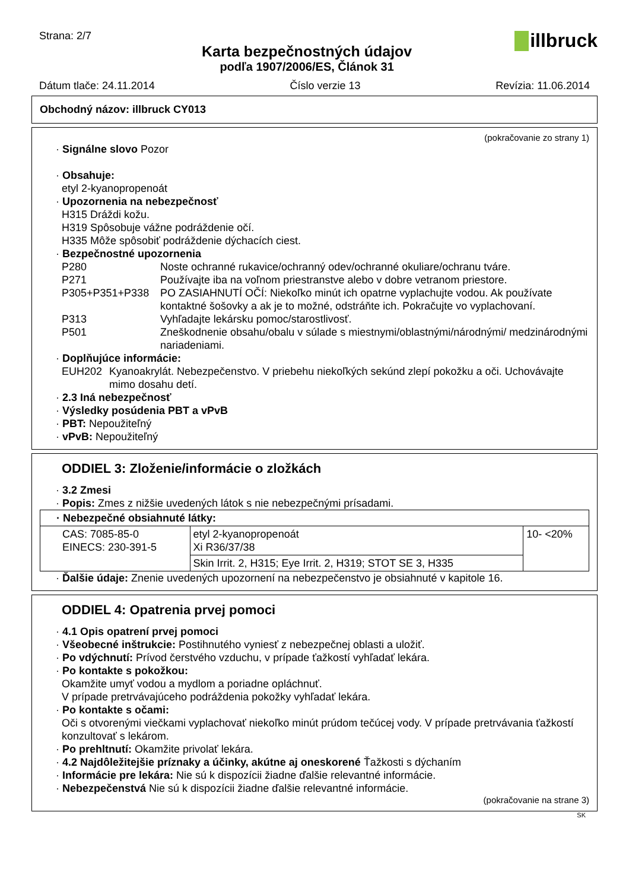Strana: 2/7
Karta bezpečnostných údajov
podľa 1907/2006/ES, Článok 31
illbruck
Dátum tlače: 24.11.2014 Číslo verzie 13 Revízia: 11.06.2014
Obchodný názov: illbruck CY013
(pokračovanie zo strany 1)
· Signálne slovo Pozor
· Obsahuje:
etyl 2-kyanopropenoát
· Upozornenia na nebezpečnosť
H315 Dráždi kožu.
H319 Spôsobuje vážne podráždenie očí.
H335 Môže spôsobiť podráždenie dýchacích ciest.
· Bezpečnostné upozornenia
P280 Noste ochranné rukavice/ochranný odev/ochranné okuliare/ochranu tváre.
P271 Používajte iba na voľnom priestranstve alebo v dobre vetranom priestore.
P305+P351+P338 PO ZASIAHNUTÍ OČÍ: Niekoľko minút ich opatrne vyplachujte vodou. Ak používate kontaktné šošovky a ak je to možné, odstráňte ich. Pokračujte vo vyplachovaní.
P313 Vyhľadajte lekársku pomoc/starostlivosť.
P501 Zneškodnenie obsahu/obalu v súlade s miestnymi/oblastnými/národnými/ medzinárodnými nariadeniami.
· Doplňujúce informácie:
EUH202 Kyanoakrylát. Nebezpečenstvo. V priebehu niekoľkých sekúnd zlepí pokožku a oči. Uchovávajte mimo dosahu detí.
· 2.3 Iná nebezpečnosť
· Výsledky posúdenia PBT a vPvB
· PBT: Nepoužiteľný
· vPvB: Nepoužiteľný
ODDIEL 3: Zloženie/informácie o zložkách
· 3.2 Zmesi
· Popis: Zmes z nižšie uvedených látok s nie nebezpečnými prísadami.
| · Nebezpečné obsiahnuté látky: | | |
| CAS: 7085-85-0 EINECS: 230-391-5 | etyl 2-kyanopropenoát Xi R36/37/38 | 10- <20% |
| | Skin Irrit. 2, H315; Eye Irrit. 2, H319; STOT SE 3, H335 | |
· Ďalšie údaje: Znenie uvedených upozornení na nebezpečenstvo je obsiahnuté v kapitole 16.
ODDIEL 4: Opatrenia prvej pomoci
· 4.1 Opis opatrení prvej pomoci
· Všeobecné inštrukcie: Postihnutého vyniesť z nebezpečnej oblasti a uložiť.
· Po vdýchnutí: Prívod čerstvého vzduchu, v prípade ťažkostí vyhľadať lekára.
· Po kontakte s pokožkou:
Okamžite umyť vodou a mydlom a poriadne opláchnuť.
V prípade pretrvávajúceho podráždenia pokožky vyhľadať lekára.
· Po kontakte s očami:
Oči s otvorenými viečkami vyplachovať niekoľko minút prúdom tečúcej vody. V prípade pretrvávania ťažkostí konzultovať s lekárom.
· Po prehltnutí: Okamžite privolať lekára.
· 4.2 Najdôležitejšie príznaky a účinky, akútne aj oneskorené Ťažkosti s dýchaním
· Informácie pre lekára: Nie sú k dispozícii žiadne ďalšie relevantné informácie.
· Nebezpečenstvá Nie sú k dispozícii žiadne ďalšie relevantné informácie.
(pokračovanie na strane 3)
SK